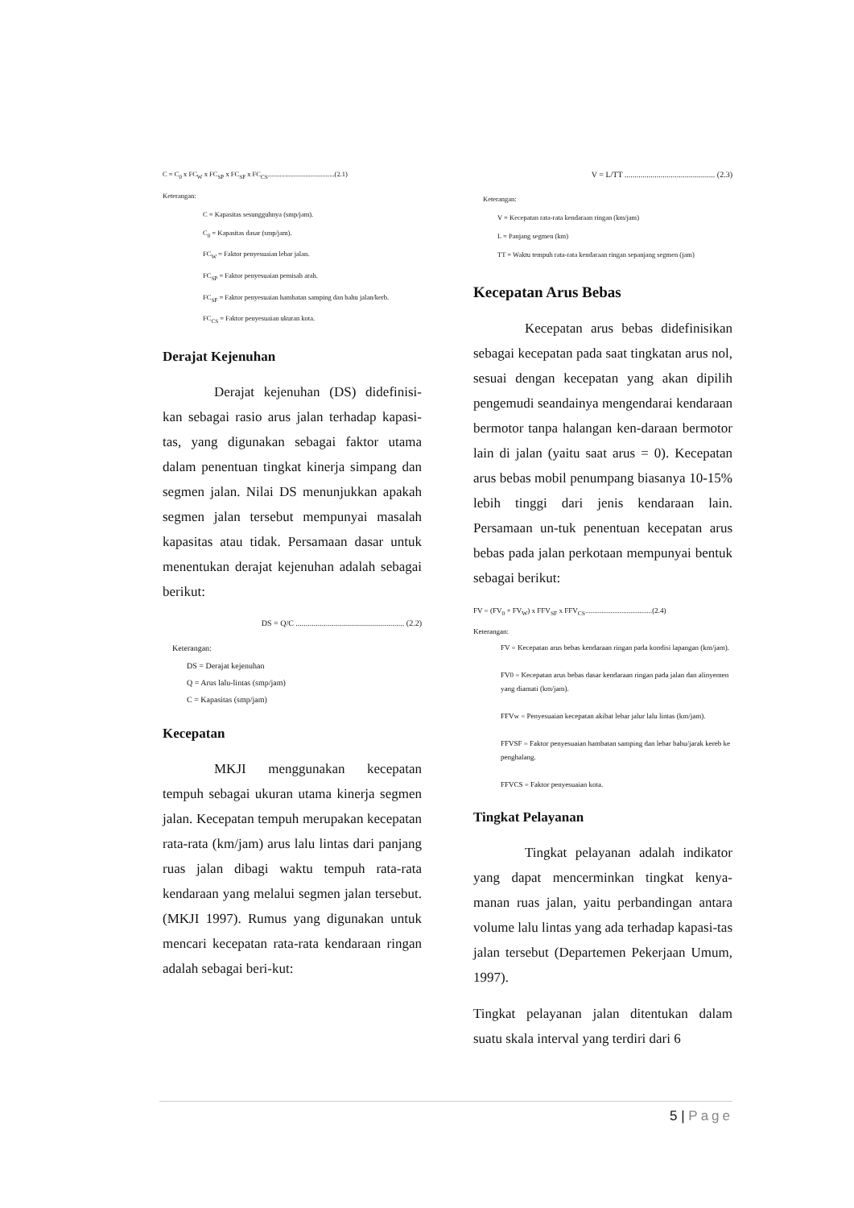C = C<sub>0</sub> x FC<sub>W</sub> x FC<sub>SP</sub> x FC<sub>SF</sub> x FC<sub>CS</sub>.......................................(2.1)
Keterangan:
C = Kapasitas sesungguhnya (smp/jam).
C<sub>0</sub> = Kapasitas dasar (smp/jam).
FC<sub>W</sub> = Faktor penyesuaian lebar jalan.
FC<sub>SP</sub> = Faktor penyesuaian pemisah arah.
FC<sub>SF</sub> = Faktor penyesuaian hambatan samping dan bahu jalan/kerb.
FC<sub>CS</sub> = Faktor penyesuaian ukuran kota.
Derajat Kejenuhan
Derajat kejenuhan (DS) didefinisi-kan sebagai rasio arus jalan terhadap kapasi-tas, yang digunakan sebagai faktor utama dalam penentuan tingkat kinerja simpang dan segmen jalan. Nilai DS menunjukkan apakah segmen jalan tersebut mempunyai masalah kapasitas atau tidak. Persamaan dasar untuk menentukan derajat kejenuhan adalah sebagai berikut:
DS = Q/C ...................................................... (2.2)
Keterangan:
DS = Derajat kejenuhan
Q = Arus lalu-lintas (smp/jam)
C = Kapasitas (smp/jam)
Kecepatan
MKJI menggunakan kecepatan tempuh sebagai ukuran utama kinerja segmen jalan. Kecepatan tempuh merupakan kecepatan rata-rata (km/jam) arus lalu lintas dari panjang ruas jalan dibagi waktu tempuh rata-rata kendaraan yang melalui segmen jalan tersebut. (MKJI 1997). Rumus yang digunakan untuk mencari kecepatan rata-rata kendaraan ringan adalah sebagai beri-kut:
V = L/TT ............................................. (2.3)
Keterangan:
V = Kecepatan rata-rata kendaraan ringan (km/jam)
L = Panjang segmen (km)
TT = Waktu tempuh rata-rata kendaraan ringan sepanjang segmen (jam)
Kecepatan Arus Bebas
Kecepatan arus bebas didefinisikan sebagai kecepatan pada saat tingkatan arus nol, sesuai dengan kecepatan yang akan dipilih pengemudi seandainya mengendarai kendaraan bermotor tanpa halangan ken-daraan bermotor lain di jalan (yaitu saat arus = 0). Kecepatan arus bebas mobil penumpang biasanya 10-15% lebih tinggi dari jenis kendaraan lain. Persamaan un-tuk penentuan kecepatan arus bebas pada jalan perkotaan mempunyai bentuk sebagai berikut:
FV = (FV<sub>0</sub> + FV<sub>W</sub>) x FFV<sub>SF</sub> x FFV<sub>CS</sub>.....................................(2.4)
Keterangan:
FV = Kecepatan arus bebas kendaraan ringan pada kondisi lapangan (km/jam).
FV0 = Kecepatan arus bebas dasar kendaraan ringan pada jalan dan alinyemen yang diamati (km/jam).
FFVw = Penyesuaian kecepatan akibat lebar jalur lalu lintas (km/jam).
FFVSF = Faktor penyesuaian hambatan samping dan lebar bahu/jarak kereb ke penghalang.
FFVCS = Faktor penyesuaian kota.
Tingkat Pelayanan
Tingkat pelayanan adalah indikator yang dapat mencerminkan tingkat kenya-manan ruas jalan, yaitu perbandingan antara volume lalu lintas yang ada terhadap kapasi-tas jalan tersebut (Departemen Pekerjaan Umum, 1997).
Tingkat pelayanan jalan ditentukan dalam suatu skala interval yang terdiri dari 6
5 | Page